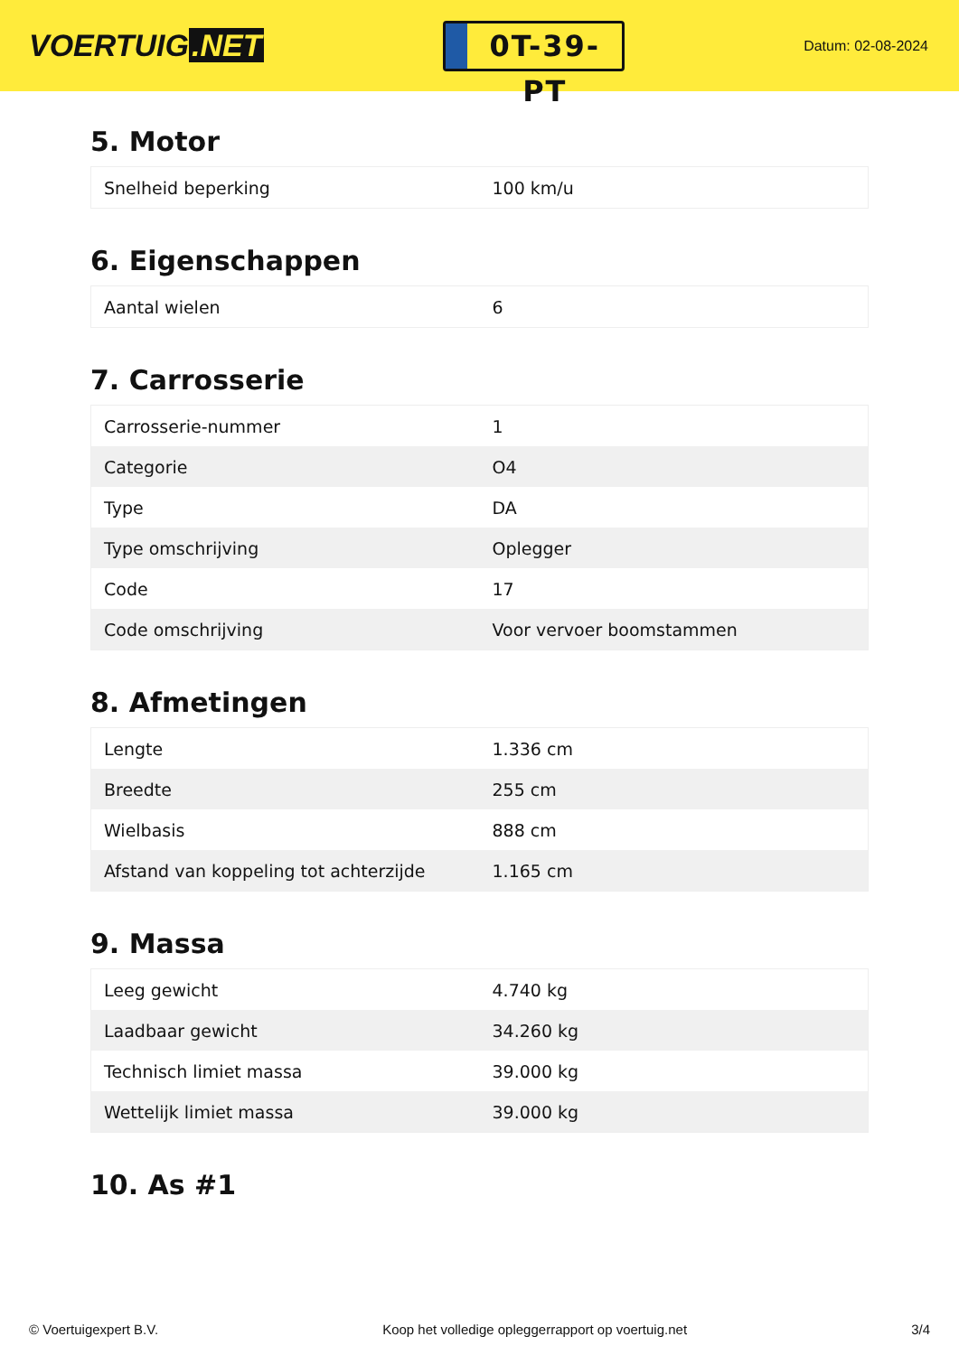VOERTUIG.NET
0T-39-PT
Datum: 02-08-2024
5. Motor
| Snelheid beperking | 100 km/u |
6. Eigenschappen
| Aantal wielen | 6 |
7. Carrosserie
| Carrosserie-nummer | 1 |
| Categorie | O4 |
| Type | DA |
| Type omschrijving | Oplegger |
| Code | 17 |
| Code omschrijving | Voor vervoer boomstammen |
8. Afmetingen
| Lengte | 1.336 cm |
| Breedte | 255 cm |
| Wielbasis | 888 cm |
| Afstand van koppeling tot achterzijde | 1.165 cm |
9. Massa
| Leeg gewicht | 4.740 kg |
| Laadbaar gewicht | 34.260 kg |
| Technisch limiet massa | 39.000 kg |
| Wettelijk limiet massa | 39.000 kg |
10. As #1
© Voertuigexpert B.V. Koop het volledige opleggerrapport op voertuig.net 3/4